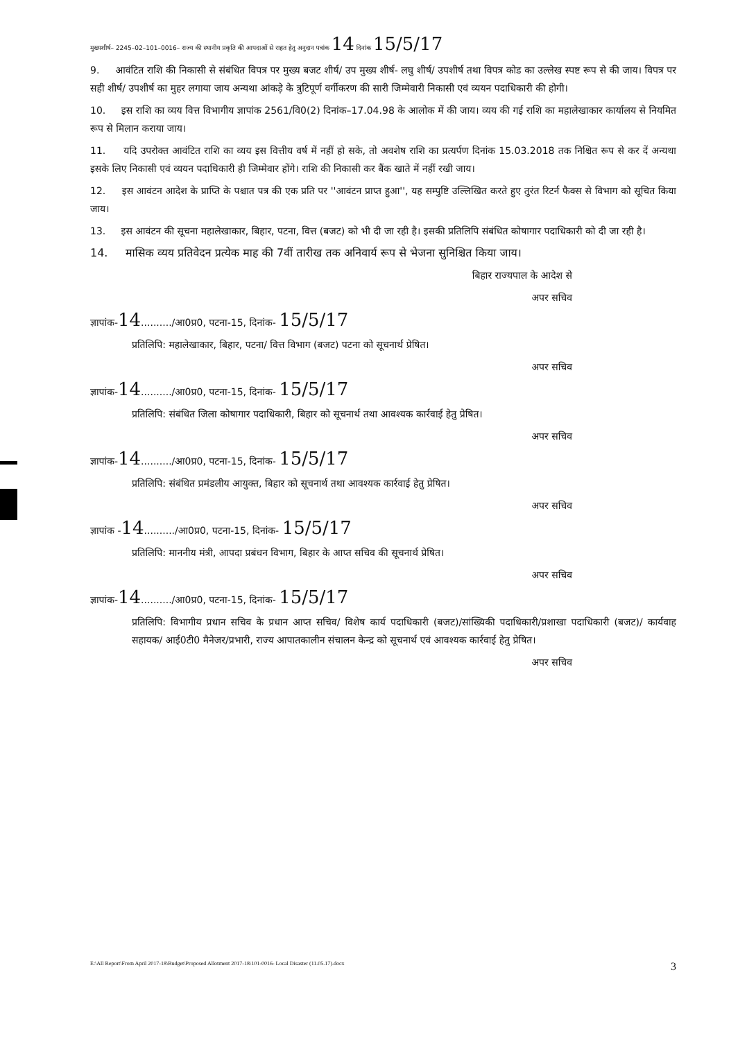मुख्यशीर्ष– 2245–02–101–0016– राज्य की स्थानीय प्रकृति की आपदाओं से राहत हेतु अनुदान पत्रांक 14 दिनांक 15/5/17
9. आवंटित राशि की निकासी से संबंधित विपत्र पर मुख्य बजट शीर्ष/ उप मुख्य शीर्ष- लघु शीर्ष/ उपशीर्ष तथा विपत्र कोड का उल्लेख स्पष्ट रूप से की जाय। विपत्र पर सही शीर्ष/ उपशीर्ष का मुहर लगाया जाय अन्यथा आंकड़े के त्रुटिपूर्ण वर्गीकरण की सारी जिम्मेवारी निकासी एवं व्ययन पदाधिकारी की होगी।
10. इस राशि का व्यय वित्त विभागीय ज्ञापांक 2561/वि0(2) दिनांक–17.04.98 के आलोक में की जाय। व्यय की गई राशि का महालेखाकार कार्यालय से नियमित रूप से मिलान कराया जाय।
11. यदि उपरोक्त आवंटित राशि का व्यय इस वित्तीय वर्ष में नहीं हो सके, तो अवशेष राशि का प्रत्यर्पण दिनांक 15.03.2018 तक निश्चित रूप से कर दें अन्यथा इसके लिए निकासी एवं व्ययन पदाधिकारी ही जिम्मेवार होंगे। राशि की निकासी कर बैंक खाते में नहीं रखी जाय।
12. इस आवंटन आदेश के प्राप्ति के पश्चात पत्र की एक प्रति पर ''आवंटन प्राप्त हुआ'', यह सम्पुष्टि उल्लिखित करते हुए तुरंत रिटर्न फैक्स से विभाग को सूचित किया जाय।
13. इस आवंटन की सूचना महालेखाकार, बिहार, पटना, वित्त (बजट) को भी दी जा रही है। इसकी प्रतिलिपि संबंधित कोषागार पदाधिकारी को दी जा रही है।
14. मासिक व्यय प्रतिवेदन प्रत्येक माह की 7वीं तारीख तक अनिवार्य रूप से भेजना सुनिश्चित किया जाय।
बिहार राज्यपाल के आदेश से
अपर सचिव
ज्ञापांक-14........../आ0प्र0, पटना-15, दिनांक- 15/5/17
प्रतिलिपि: महालेखाकार, बिहार, पटना/ वित्त विभाग (बजट) पटना को सूचनार्थ प्रेषित।
अपर सचिव
ज्ञापांक-14........../आ0प्र0, पटना-15, दिनांक- 15/5/17
प्रतिलिपि: संबंधित जिला कोषागार पदाधिकारी, बिहार को सूचनार्थ तथा आवश्यक कार्रवाई हेतु प्रेषित।
अपर सचिव
ज्ञापांक-14........../आ0प्र0, पटना-15, दिनांक- 15/5/17
प्रतिलिपि: संबंधित प्रमंडलीय आयुक्त, बिहार को सूचनार्थ तथा आवश्यक कार्रवाई हेतु प्रेषित।
अपर सचिव
ज्ञापांक -14........../आ0प्र0, पटना-15, दिनांक- 15/5/17
प्रतिलिपि: माननीय मंत्री, आपदा प्रबंधन विभाग, बिहार के आप्त सचिव की सूचनार्थ प्रेषित।
अपर सचिव
ज्ञापांक-14........../आ0प्र0, पटना-15, दिनांक- 15/5/17
प्रतिलिपि: विभागीय प्रधान सचिव के प्रधान आप्त सचिव/ विशेष कार्य पदाधिकारी (बजट)/सांख्यिकी पदाधिकारी/प्रशाखा पदाधिकारी (बजट)/ कार्यवाह सहायक/ आई0टी0 मैनेजर/प्रभारी, राज्य आपातकालीन संचालन केन्द्र को सूचनार्थ एवं आवश्यक कार्रवाई हेतु प्रेषित।
अपर सचिव
E:\All Report\From April 2017-18\Budget\Proposed Allotment 2017-18\101-0016- Local Disaster (11.05.17).docx 3